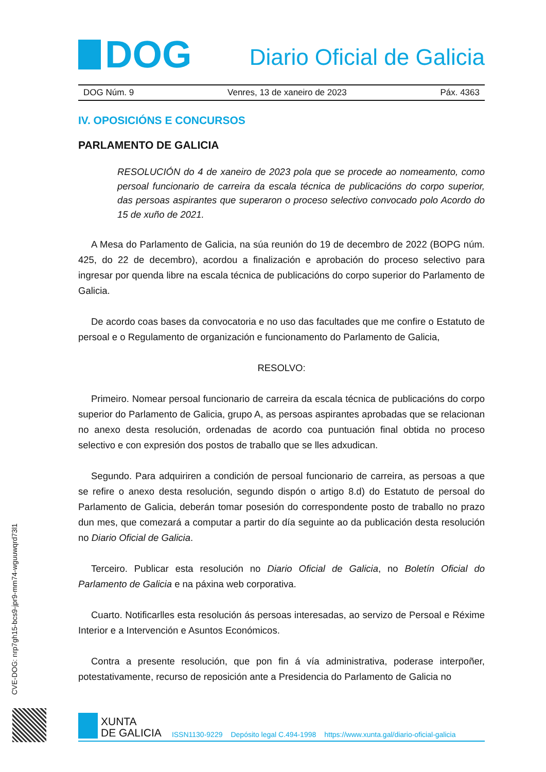DOG
Diario Oficial de Galicia
DOG Núm. 9 Venres, 13 de xaneiro de 2023 Páx. 4363
IV. OPOSICIÓNS E CONCURSOS
PARLAMENTO DE GALICIA
RESOLUCIÓN do 4 de xaneiro de 2023 pola que se procede ao nomeamento, como persoal funcionario de carreira da escala técnica de publicacións do corpo superior, das persoas aspirantes que superaron o proceso selectivo convocado polo Acordo do 15 de xuño de 2021.
A Mesa do Parlamento de Galicia, na súa reunión do 19 de decembro de 2022 (BOPG núm. 425, do 22 de decembro), acordou a finalización e aprobación do proceso selectivo para ingresar por quenda libre na escala técnica de publicacións do corpo superior do Parlamento de Galicia.
De acordo coas bases da convocatoria e no uso das facultades que me confire o Estatuto de persoal e o Regulamento de organización e funcionamento do Parlamento de Galicia,
RESOLVO:
Primeiro. Nomear persoal funcionario de carreira da escala técnica de publicacións do corpo superior do Parlamento de Galicia, grupo A, as persoas aspirantes aprobadas que se relacionan no anexo desta resolución, ordenadas de acordo coa puntuación final obtida no proceso selectivo e con expresión dos postos de traballo que se lles adxudican.
Segundo. Para adquiriren a condición de persoal funcionario de carreira, as persoas a que se refire o anexo desta resolución, segundo dispón o artigo 8.d) do Estatuto de persoal do Parlamento de Galicia, deberán tomar posesión do correspondente posto de traballo no prazo dun mes, que comezará a computar a partir do día seguinte ao da publicación desta resolución no Diario Oficial de Galicia.
Terceiro. Publicar esta resolución no Diario Oficial de Galicia, no Boletín Oficial do Parlamento de Galicia e na páxina web corporativa.
Cuarto. Notificarlles esta resolución ás persoas interesadas, ao servizo de Persoal e Réxime Interior e a Intervención e Asuntos Económicos.
Contra a presente resolución, que pon fin á vía administrativa, poderase interpoñer, potestativamente, recurso de reposición ante a Presidencia do Parlamento de Galicia no
CVE-DOG: nrp7gh15-bcs9-jpr9-mm74-wguuwqrd73l1
XUNTA
DE GALICIA
ISSN1130-9229 Depósito legal C.494-1998 https://www.xunta.gal/diario-oficial-galicia